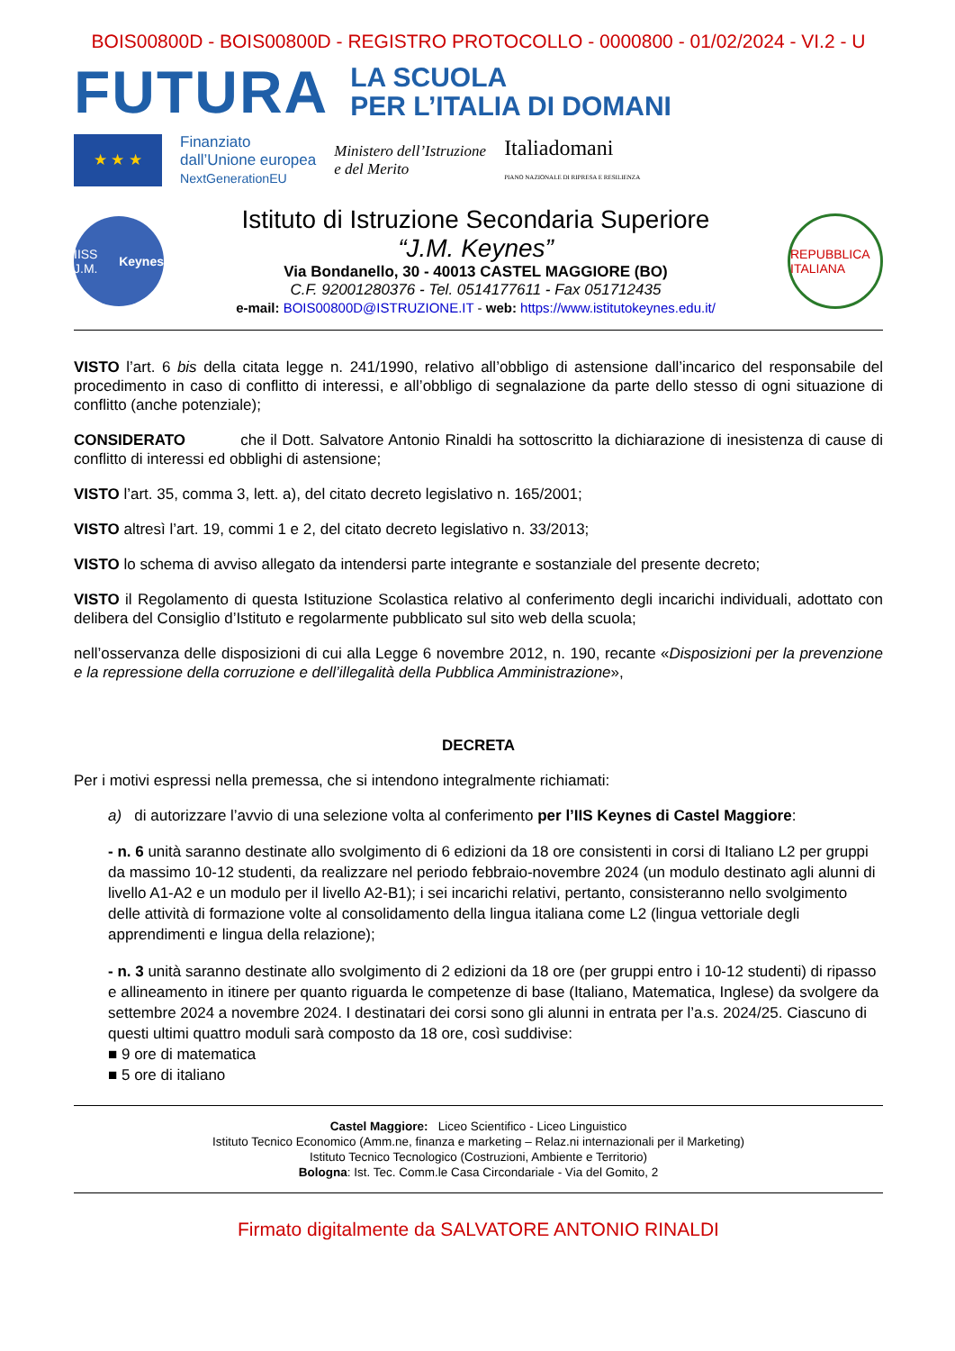BOIS00800D - BOIS00800D - REGISTRO PROTOCOLLO - 0000800 - 01/02/2024 - VI.2 - U
FUTURA
LA SCUOLA
PER L’ITALIA DI DOMANI
★ ★ ★
Finanziato
dall’Unione europea
NextGenerationEU
Ministero dell’Istruzione
e del Merito
Italiadomani
PIANO NAZIONALE DI RIPRESA E RESILIENZA
IISS J.M. Keynes
Istituto di Istruzione Secondaria Superiore
“J.M. Keynes”
Via Bondanello, 30 - 40013 CASTEL MAGGIORE (BO)
C.F. 92001280376 - Tel. 0514177611 - Fax 051712435
e-mail: BOIS00800D@ISTRUZIONE.IT - web: https://www.istitutokeynes.edu.it/
REPUBBLICA ITALIANA
VISTO l’art. 6 bis della citata legge n. 241/1990, relativo all’obbligo di astensione dall’incarico del responsabile del procedimento in caso di conflitto di interessi, e all’obbligo di segnalazione da parte dello stesso di ogni situazione di conflitto (anche potenziale);
CONSIDERATO che il Dott. Salvatore Antonio Rinaldi ha sottoscritto la dichiarazione di inesistenza di cause di conflitto di interessi ed obblighi di astensione;
VISTO l’art. 35, comma 3, lett. a), del citato decreto legislativo n. 165/2001;
VISTO altresì l’art. 19, commi 1 e 2, del citato decreto legislativo n. 33/2013;
VISTO lo schema di avviso allegato da intendersi parte integrante e sostanziale del presente decreto;
VISTO il Regolamento di questa Istituzione Scolastica relativo al conferimento degli incarichi individuali, adottato con delibera del Consiglio d’Istituto e regolarmente pubblicato sul sito web della scuola;
nell’osservanza delle disposizioni di cui alla Legge 6 novembre 2012, n. 190, recante «Disposizioni per la prevenzione e la repressione della corruzione e dell’illegalità della Pubblica Amministrazione»,
DECRETA
Per i motivi espressi nella premessa, che si intendono integralmente richiamati:
a) di autorizzare l’avvio di una selezione volta al conferimento per l’IIS Keynes di Castel Maggiore:
- n. 6 unità saranno destinate allo svolgimento di 6 edizioni da 18 ore consistenti in corsi di Italiano L2 per gruppi da massimo 10-12 studenti, da realizzare nel periodo febbraio-novembre 2024 (un modulo destinato agli alunni di livello A1-A2 e un modulo per il livello A2-B1); i sei incarichi relativi, pertanto, consisteranno nello svolgimento delle attività di formazione volte al consolidamento della lingua italiana come L2 (lingua vettoriale degli apprendimenti e lingua della relazione);
- n. 3 unità saranno destinate allo svolgimento di 2 edizioni da 18 ore (per gruppi entro i 10-12 studenti) di ripasso e allineamento in itinere per quanto riguarda le competenze di base (Italiano, Matematica, Inglese) da svolgere da settembre 2024 a novembre 2024. I destinatari dei corsi sono gli alunni in entrata per l’a.s. 2024/25. Ciascuno di questi ultimi quattro moduli sarà composto da 18 ore, così suddivise:
■ 9 ore di matematica
■ 5 ore di italiano
Castel Maggiore: Liceo Scientifico - Liceo Linguistico
Istituto Tecnico Economico (Amm.ne, finanza e marketing – Relaz.ni internazionali per il Marketing)
Istituto Tecnico Tecnologico (Costruzioni, Ambiente e Territorio)
Bologna: Ist. Tec. Comm.le Casa Circondariale - Via del Gomito, 2
Firmato digitalmente da SALVATORE ANTONIO RINALDI